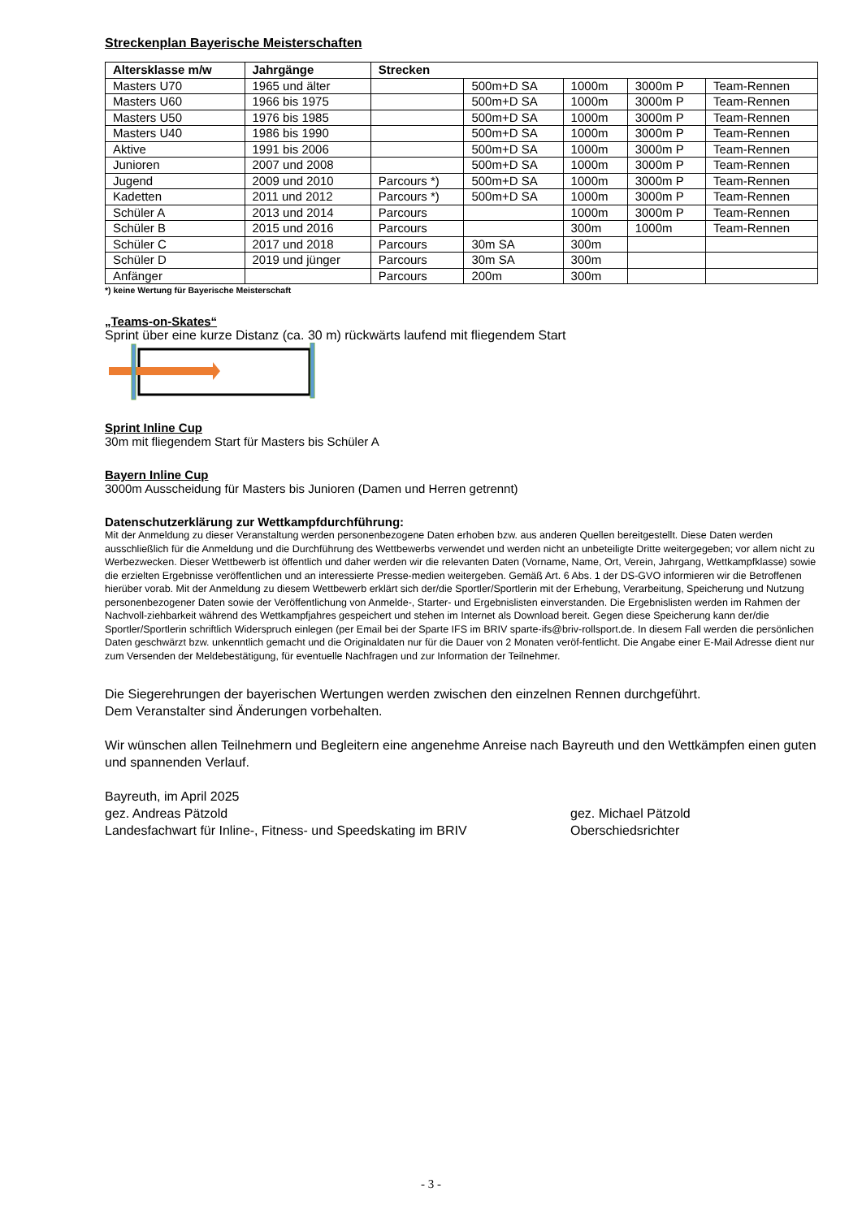Streckenplan Bayerische Meisterschaften
| Altersklasse m/w | Jahrgänge | Strecken | | | | |
| --- | --- | --- | --- | --- | --- | --- |
| Masters U70 | 1965 und älter | | 500m+D SA | 1000m | 3000m P | Team-Rennen |
| Masters U60 | 1966 bis 1975 | | 500m+D SA | 1000m | 3000m P | Team-Rennen |
| Masters U50 | 1976 bis 1985 | | 500m+D SA | 1000m | 3000m P | Team-Rennen |
| Masters U40 | 1986 bis 1990 | | 500m+D SA | 1000m | 3000m P | Team-Rennen |
| Aktive | 1991 bis 2006 | | 500m+D SA | 1000m | 3000m P | Team-Rennen |
| Junioren | 2007 und 2008 | | 500m+D SA | 1000m | 3000m P | Team-Rennen |
| Jugend | 2009 und 2010 | Parcours *) | 500m+D SA | 1000m | 3000m P | Team-Rennen |
| Kadetten | 2011 und 2012 | Parcours *) | 500m+D SA | 1000m | 3000m P | Team-Rennen |
| Schüler A | 2013 und 2014 | Parcours | | 1000m | 3000m P | Team-Rennen |
| Schüler B | 2015 und 2016 | Parcours | | 300m | 1000m | Team-Rennen |
| Schüler C | 2017 und 2018 | Parcours | 30m SA | 300m | | |
| Schüler D | 2019 und jünger | Parcours | 30m SA | 300m | | |
| Anfänger | | Parcours | 200m | 300m | | |
*) keine Wertung für Bayerische Meisterschaft
„Teams-on-Skates“
Sprint über eine kurze Distanz (ca. 30 m) rückwärts laufend mit fliegendem Start
Sprint Inline Cup
30m mit fliegendem Start für Masters bis Schüler A
Bayern Inline Cup
3000m Ausscheidung für Masters bis Junioren (Damen und Herren getrennt)
Datenschutzerklärung zur Wettkampfdurchführung:
Mit der Anmeldung zu dieser Veranstaltung werden personenbezogene Daten erhoben bzw. aus anderen Quellen bereitgestellt. Diese Daten werden ausschließlich für die Anmeldung und die Durchführung des Wettbewerbs verwendet und werden nicht an unbeteiligte Dritte weitergegeben; vor allem nicht zu Werbezwecken. Dieser Wettbewerb ist öffentlich und daher werden wir die relevanten Daten (Vorname, Name, Ort, Verein, Jahrgang, Wettkampfklasse) sowie die erzielten Ergebnisse veröffentlichen und an interessierte Presse-medien weitergeben. Gemäß Art. 6 Abs. 1 der DS-GVO informieren wir die Betroffenen hierüber vorab. Mit der Anmeldung zu diesem Wettbewerb erklärt sich der/die Sportler/Sportlerin mit der Erhebung, Verarbeitung, Speicherung und Nutzung personenbezogener Daten sowie der Veröffentlichung von Anmelde-, Starter- und Ergebnislisten einverstanden. Die Ergebnislisten werden im Rahmen der Nachvoll-ziehbarkeit während des Wettkampfjahres gespeichert und stehen im Internet als Download bereit. Gegen diese Speicherung kann der/die Sportler/Sportlerin schriftlich Widerspruch einlegen (per Email bei der Sparte IFS im BRIV sparte-ifs@briv-rollsport.de. In diesem Fall werden die persönlichen Daten geschwärzt bzw. unkenntlich gemacht und die Originaldaten nur für die Dauer von 2 Monaten veröf-fentlicht. Die Angabe einer E-Mail Adresse dient nur zum Versenden der Meldebestätigung, für eventuelle Nachfragen und zur Information der Teilnehmer.
Die Siegerehrungen der bayerischen Wertungen werden zwischen den einzelnen Rennen durchgeführt.
Dem Veranstalter sind Änderungen vorbehalten.
Wir wünschen allen Teilnehmern und Begleitern eine angenehme Anreise nach Bayreuth und den Wettkämpfen einen guten und spannenden Verlauf.
Bayreuth, im April 2025
gez. Andreas Pätzold
Landesfachwart für Inline-, Fitness- und Speedskating im BRIV
gez. Michael Pätzold
Oberschiedsrichter
- 3 -